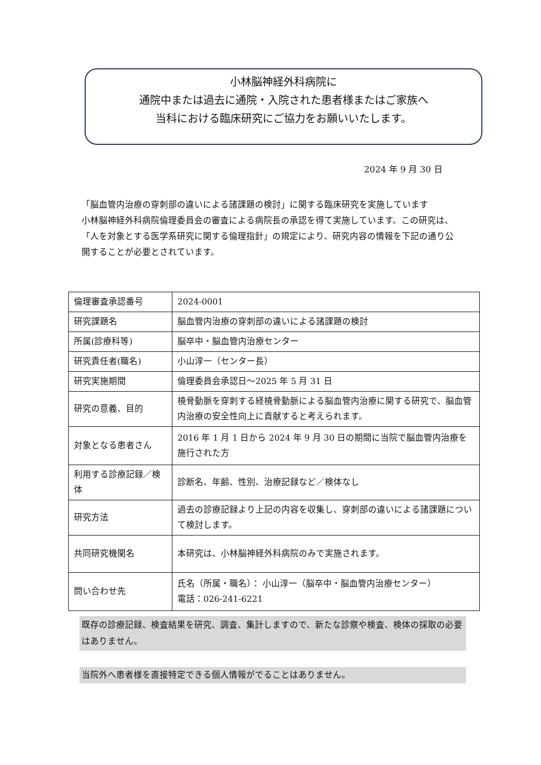小林脳神経外科病院に
通院中または過去に通院・入院された患者様またはご家族へ
当科における臨床研究にご協力をお願いいたします。
2024 年 9 月 30 日
「脳血管内治療の穿刺部の違いによる諸課題の検討」に関する臨床研究を実施しています
小林脳神経外科病院倫理委員会の審査による病院長の承認を得て実施しています。この研究は、「人を対象とする医学系研究に関する倫理指針」の規定により、研究内容の情報を下記の通り公開することが必要とされています。
| 倫理審査承認番号 | 2024-0001 |
| 研究課題名 | 脳血管内治療の穿刺部の違いによる諸課題の検討 |
| 所属(診療科等) | 脳卒中・脳血管内治療センター |
| 研究責任者(職名) | 小山淳一（センター長） |
| 研究実施期間 | 倫理委員会承認日～2025 年 5 月 31 日 |
| 研究の意義、目的 | 橈骨動脈を穿刺する経橈骨動脈による脳血管内治療に関する研究で、脳血管内治療の安全性向上に貢献すると考えられます。 |
| 対象となる患者さん | 2016 年 1 月 1 日から 2024 年 9 月 30 日の期間に当院で脳血管内治療を施行された方 |
| 利用する診療記録／検体 | 診断名、年齢、性別、治療記録など／検体なし |
| 研究方法 | 過去の診療記録より上記の内容を収集し、穿刺部の違いによる諸課題について検討します。 |
| 共同研究機関名 | 本研究は、小林脳神経外科病院のみで実施されます。 |
| 問い合わせ先 | 氏名（所属・職名）： 小山淳一（脳卒中・脳血管内治療センター） 電話：026-241-6221 |
既存の診療記録、検査結果を研究、調査、集計しますので、新たな診察や検査、検体の採取の必要はありません。
当院外へ患者様を直接特定できる個人情報がでることはありません。